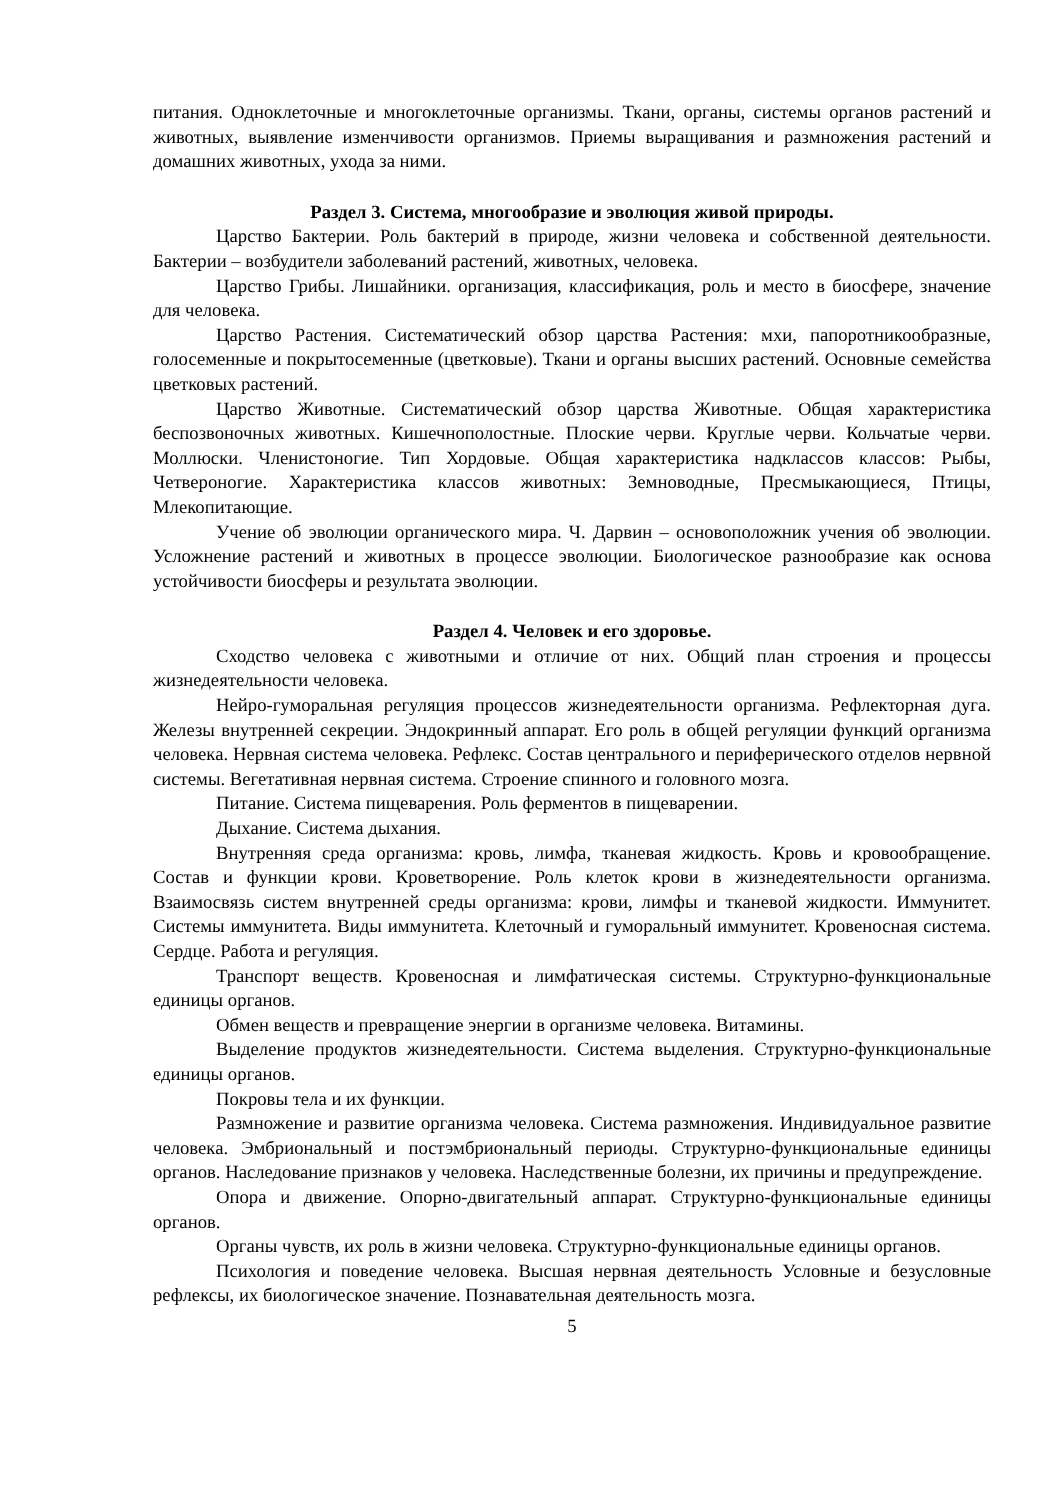питания. Одноклеточные и многоклеточные организмы. Ткани, органы, системы органов растений и животных, выявление изменчивости организмов. Приемы выращивания и размножения растений и домашних животных, ухода за ними.
Раздел 3. Система, многообразие и эволюция живой природы.
Царство Бактерии. Роль бактерий в природе, жизни человека и собственной деятельности. Бактерии – возбудители заболеваний растений, животных, человека.
Царство Грибы. Лишайники. организация, классификация, роль и место в биосфере, значение для человека.
Царство Растения. Систематический обзор царства Растения: мхи, папоротникообразные, голосеменные и покрытосеменные (цветковые). Ткани и органы высших растений. Основные семейства цветковых растений.
Царство Животные. Систематический обзор царства Животные. Общая характеристика беспозвоночных животных. Кишечнополостные. Плоские черви. Круглые черви. Кольчатые черви. Моллюски. Членистоногие. Тип Хордовые. Общая характеристика надклассов классов: Рыбы, Четвероногие. Характеристика классов животных: Земноводные, Пресмыкающиеся, Птицы, Млекопитающие.
Учение об эволюции органического мира. Ч. Дарвин – основоположник учения об эволюции. Усложнение растений и животных в процессе эволюции. Биологическое разнообразие как основа устойчивости биосферы и результата эволюции.
Раздел 4. Человек и его здоровье.
Сходство человека с животными и отличие от них. Общий план строения и процессы жизнедеятельности человека.
Нейро-гуморальная регуляция процессов жизнедеятельности организма. Рефлекторная дуга. Железы внутренней секреции. Эндокринный аппарат. Его роль в общей регуляции функций организма человека. Нервная система человека. Рефлекс. Состав центрального и периферического отделов нервной системы. Вегетативная нервная система. Строение спинного и головного мозга.
Питание. Система пищеварения. Роль ферментов в пищеварении.
Дыхание. Система дыхания.
Внутренняя среда организма: кровь, лимфа, тканевая жидкость. Кровь и кровообращение. Состав и функции крови. Кроветворение. Роль клеток крови в жизнедеятельности организма. Взаимосвязь систем внутренней среды организма: крови, лимфы и тканевой жидкости. Иммунитет. Системы иммунитета. Виды иммунитета. Клеточный и гуморальный иммунитет. Кровеносная система. Сердце. Работа и регуляция.
Транспорт веществ. Кровеносная и лимфатическая системы. Структурно-функциональные единицы органов.
Обмен веществ и превращение энергии в организме человека. Витамины.
Выделение продуктов жизнедеятельности. Система выделения. Структурно-функциональные единицы органов.
Покровы тела и их функции.
Размножение и развитие организма человека. Система размножения. Индивидуальное развитие человека. Эмбриональный и постэмбриональный периоды. Структурно-функциональные единицы органов. Наследование признаков у человека. Наследственные болезни, их причины и предупреждение.
Опора и движение. Опорно-двигательный аппарат. Структурно-функциональные единицы органов.
Органы чувств, их роль в жизни человека. Структурно-функциональные единицы органов.
Психология и поведение человека. Высшая нервная деятельность Условные и безусловные рефлексы, их биологическое значение. Познавательная деятельность мозга.
5